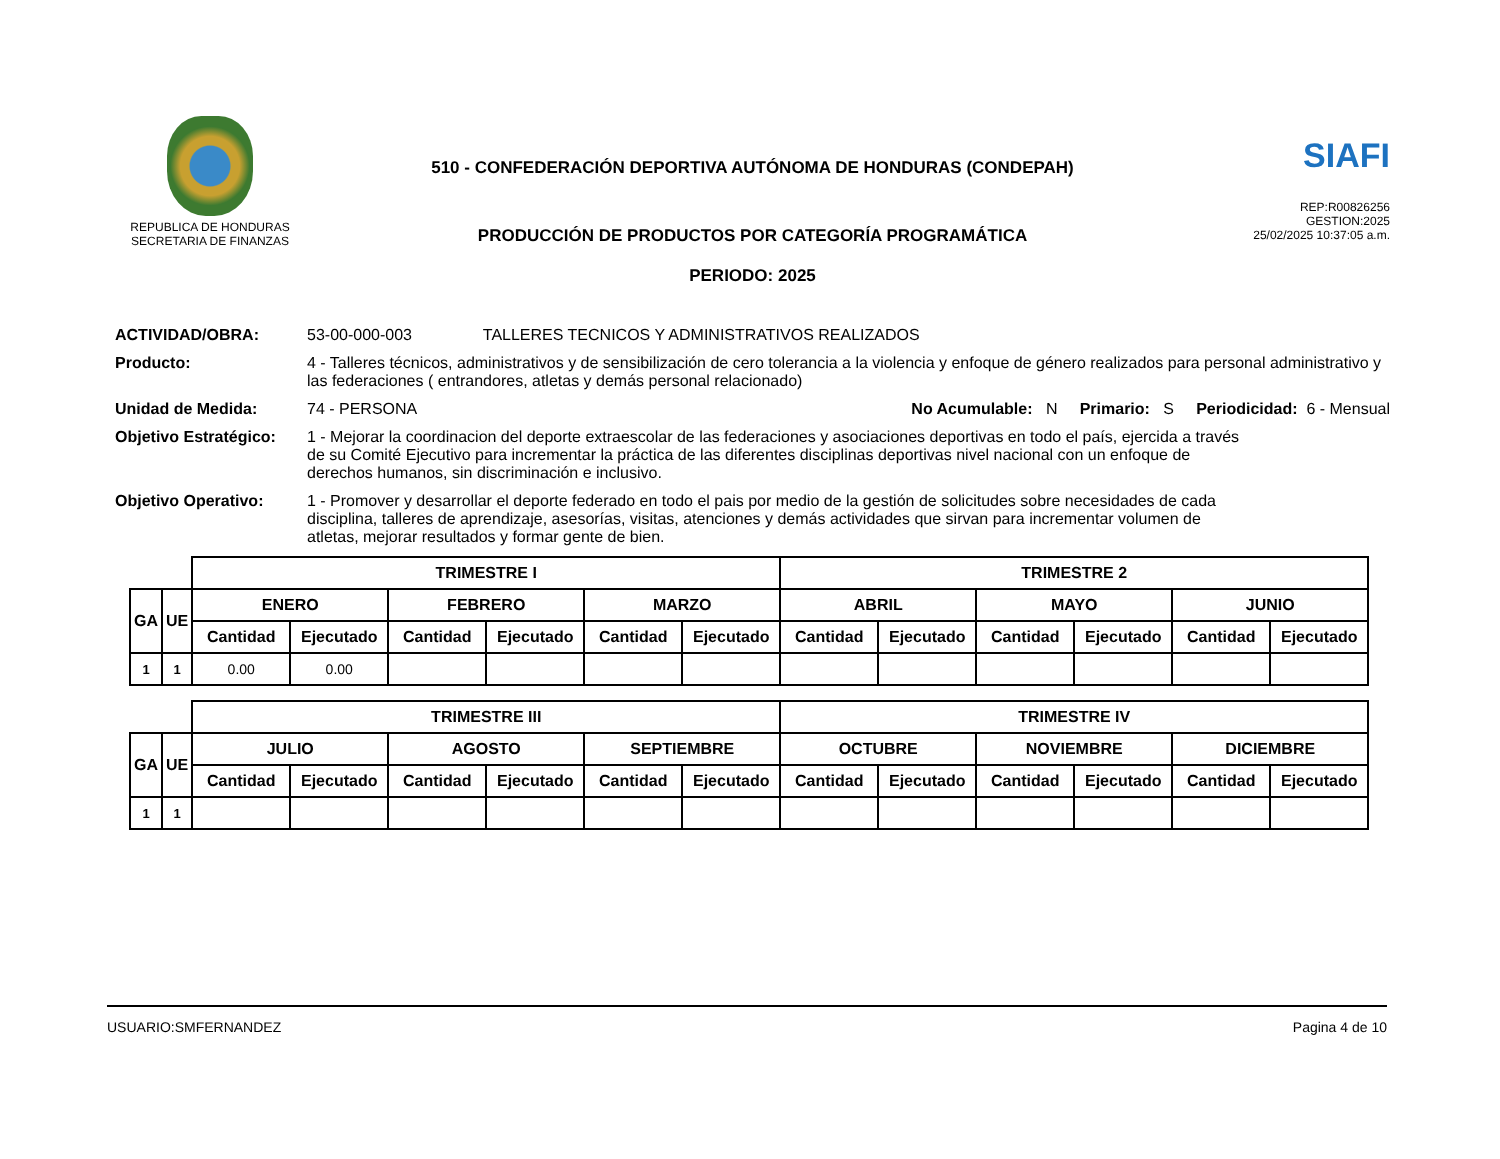REPUBLICA DE HONDURAS
SECRETARIA DE FINANZAS
510 - CONFEDERACIÓN DEPORTIVA AUTÓNOMA DE HONDURAS (CONDEPAH)
PRODUCCIÓN DE PRODUCTOS POR CATEGORÍA PROGRAMÁTICA
PERIODO: 2025
SIAFI
REP:R00826256
GESTION:2025
25/02/2025 10:37:05 a.m.
ACTIVIDAD/OBRA: 53-00-000-003 TALLERES TECNICOS Y ADMINISTRATIVOS REALIZADOS
Producto: 4 - Talleres técnicos, administrativos y de sensibilización de cero tolerancia a la violencia y enfoque de género realizados para personal administrativo y las federaciones ( entrandores, atletas y demás personal relacionado)
Unidad de Medida: 74 - PERSONA No Acumulable: N Primario: S Periodicidad: 6 - Mensual
Objetivo Estratégico:
1 - Mejorar la coordinacion del deporte extraescolar de las federaciones y asociaciones deportivas en todo el país, ejercida a través de su Comité Ejecutivo para incrementar la práctica de las diferentes disciplinas deportivas nivel nacional con un enfoque de derechos humanos, sin discriminación e inclusivo.
Objetivo Operativo: 1 - Promover y desarrollar el deporte federado en todo el pais por medio de la gestión de solicitudes sobre necesidades de cada disciplina, talleres de aprendizaje, asesorías, visitas, atenciones y demás actividades que sirvan para incrementar volumen de atletas, mejorar resultados y formar gente de bien.
| | | TRIMESTRE I | | | | | | TRIMESTRE 2 | | | | | |
| GA | UE | ENERO | | FEBRERO | | MARZO | | ABRIL | | MAYO | | JUNIO | |
| | | Cantidad | Ejecutado | Cantidad | Ejecutado | Cantidad | Ejecutado | Cantidad | Ejecutado | Cantidad | Ejecutado | Cantidad | Ejecutado |
| 1 | 1 | 0.00 | 0.00 | | | | | | | | | | |
| | | TRIMESTRE III | | | | | | TRIMESTRE IV | | | | | |
| GA | UE | JULIO | | AGOSTO | | SEPTIEMBRE | | OCTUBRE | | NOVIEMBRE | | DICIEMBRE | |
| | | Cantidad | Ejecutado | Cantidad | Ejecutado | Cantidad | Ejecutado | Cantidad | Ejecutado | Cantidad | Ejecutado | Cantidad | Ejecutado |
| 1 | 1 | | | | | | | | | | | | |
USUARIO:SMFERNANDEZ Pagina 4 de 10